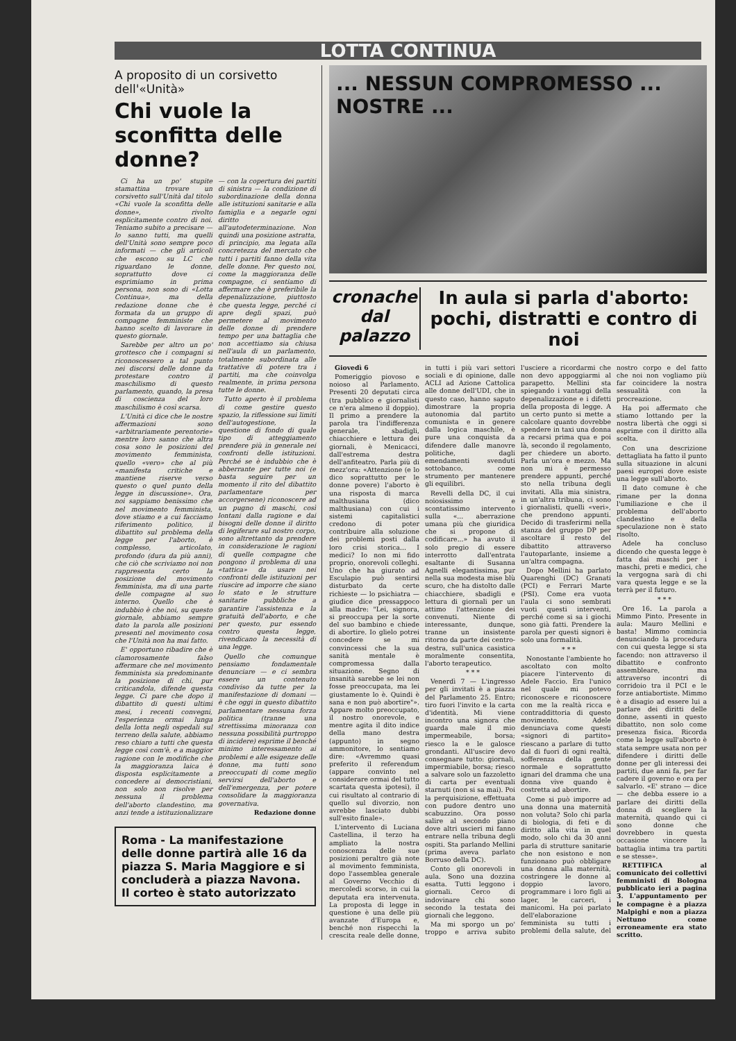LOTTA CONTINUA
A proposito di un corsivetto dell'«Unità»
Chi vuole la sconfitta delle donne?
Ci ha un po' stupite stamattina trovare un corsivetto sull'Unità dal titolo «Chi vuole la sconfitta delle donne», rivolto esplicitamente contro di noi. Teniamo subito a precisare — lo sanno tutti, ma quelli dell'Unità sono sempre poco informati — che gli articoli che escono su LC che riguardano le donne, soprattutto dove ci esprimiamo in prima persona, non sono di «Lotta Continua», ma della redazione donne che è formata da un gruppo di compagne femministe che hanno scelto di lavorare in questo giornale.
Sarebbe per altro un po' grottesco che i compagni si riconoscessero a tal punto nei discorsi delle donne da protestare contro il maschilismo di questo parlamento, quando, la presa di coscienza del loro maschilismo è così scarsa.
L'Unità ci dice che le nostre affermazioni sono «arbitrariamente perentorie» mentre loro sanno che altra cosa sono le posizioni del movimento femminista, quello «vero» che al più «manifesta critiche e mantiene riserve verso questo o quel punto della legge in discussione». Ora, noi sappiamo benissimo che nel movimento femminista, dove stiamo e a cui facciamo riferimento politico, il dibattito sul problema della legge per l'aborto, è complesso, articolato, profondo (dura da più anni), che ciò che scriviamo noi non rappresenta certo la posizione del movimento femminista, ma di una parte delle compagne al suo interno. Quello che è indubbio è che noi, su questo giornale, abbiamo sempre dato la parola alle posizioni presenti nel movimento cosa che l'Unità non ha mai fatto.
E' opportuno ribadire che è clamorosamente falso affermare che nel movimento femminista sia predominante la posizione di chi, pur criticandola, difende questa legge. Ci pare che dopo il dibattito di questi ultimi mesi, i recenti convegni, l'esperienza ormai lunga della lotta negli ospedali sul terreno della salute, abbiamo reso chiaro a tutti che questa legge così com'è, e a maggior ragione con le modifiche che la maggioranza laica è disposta esplicitamente a concedere ai democristiani, non solo non risolve per nessuna il problema dell'aborto clandestino, ma anzi tende a istituzionalizzare — con la copertura dei partiti di sinistra — la condizione di subordinazione della donna alle istituzioni sanitarie e alla famiglia e a negarle ogni diritto all'autodeterminazione. Non quindi una posizione astratta, di principio, ma legata alla concretezza del mercato che tutti i partiti fanno della vita delle donne. Per questo noi, come la maggioranza delle compagne, ci sentiamo di affermare che è preferibile la depenalizzazione, piuttosto che questa legge, perché ci apre degli spazi, può permetere al movimento delle donne di prendere tempo per una battaglia che non accettiamo sia chiusa nell'aula di un parlamento, totalmente subordinata alle trattative di potere tra i partiti, ma che coinvolga realmente, in prima persona tutte le donne.
Tutto aperto è il problema di come gestire questo spazio, la riflessione sui limiti dell'autogestione, la questione di fondo di quale tipo di atteggiamento prendere più in generale nei confronti delle istituzioni. Perché se è indubbio che è abberrante per tutte noi (e basta seguire per un momento il rito del dibattito parlamentare per accorgersene) riconoscere ad un pugno di maschi, così lontani dalla ragione e dai bisogni delle donne il diritto di legiferare sul nostro corpo, sono altrettanto da prendere in considerazione le ragioni di quelle compagne che pongono il problema di una «tattica» da usare nei confronti delle istituzioni per riuscire ad imporre che siano lo stato e le strutture sanitarie pubbliche a garantire l'assistenza e la gratuità dell'aborto, e che per questo, pur essendo contro questa legge, rivendicano la necessità di una legge.
Quello che comunque pensiamo fondamentale denunciare — e ci sembra essere un contenuto condiviso da tutte per la manifestazione di domani — è che oggi in questo dibattito parlamentare nessuna forza politica (tranne una strettissima minoranza con nessuna possibilità purtroppo di incidere) esprime il benché minimo interessamento ai problemi e alle esigenze delle donne, ma tutti sono preoccupati di come meglio servirsi dell'aborto e dell'emergenza, per potere consolidare la maggioranza governativa.
Redazione donne
Roma - La manifestazione delle donne partirà alle 16 da piazza S. Maria Maggiore e si concluderà a piazza Navona. Il corteo è stato autorizzato
... NESSUN COMPROMESSO ... NOSTRE ...
cronache dal palazzo
In aula si parla d'aborto: pochi, distratti e contro di noi
Giovedì 6
Pomeriggio piovoso e noioso al Parlamento. Presenti 20 deputati circa (tra pubblico e giornalisti ce n'era almeno il doppio). Il primo a prendere la parola tra l'indifferenza generale, sbadigli, chiacchiere e lettura dei giornali, è Menicacci, dall'estrema destra dell'anfiteatro. Parla più di mezz'ora: «Attenzione (e lo dico soprattutto per le donne povere) l'aborto è una risposta di marca malthusiana (dico malthusiana) con cui i sistemi capitalistici credono di poter contribuire alla soluzione dei problemi posti dalla loro crisi storica... I medici? Io non mi fido proprio, onorevoli colleghi. Uno che ha giurato ad Esculapio può sentirsi disturbato da certe richieste — lo psichiatra — giudice dice pressappoco alla madre: "Lei, signora, si preoccupa per la sorte del suo bambino e chiede di abortire. Io glielo potrei concedere se mi convincessi che la sua sanità mentale è compromessa dalla situazione. Segno di insanità sarebbe se lei non fosse preoccupata, ma lei giustamente lo è. Quindi è sana e non può abortire"». Appare molto preoccupato, il nostro onorevole, e mentre agita il dito indice della mano destra (appunto) in segno ammonitore, lo sentiamo dire: «Avremmo quasi preferito il referendum (appare convinto nel considerare ormai del tutto scartata questa ipotesi), il cui risultato al contrario di quello sul divorzio, non avrebbe lasciato dubbi sull'esito finale».
L'intervento di Luciana Castellina, il terzo ha ampliato la nostra conoscenza delle sue posizioni peraltro già note al movimento femminista, dopo l'assemblea generale al Governo Vecchio di mercoledì scorso, in cui la deputata era intervenuta. La proposta di legge in questione è una delle più avanzate d'Europa e, benché non rispecchi la crescita reale delle donne, in tutti i più vari settori sociali e di opinione, dalle ACLI ad Azione Cattolica alle donne dell'UDI, che in questo caso, hanno saputo dimostrare la propria autonomia dal partito comunista e in genere dalla logica maschile, è pure una conquista da difendere dalle manovre politiche, dagli emendamenti svenduti sottobanco, come strumento per mantenere gli equilibri.
Revelli della DC, il cui noiosissimo e scontatissimo intervento sulla «... aberrazione umana più che giuridica che si propone di codificare...» ha avuto il solo pregio di essere interrotto dall'entrata esaltante di Susanna Agnelli elegantissima, pur nella sua modesta mise blù scuro, che ha distolto dalle chiacchiere, sbadigli e lettura di giornali per un attimo l'attenzione dei convenuti. Niente di interessante, dunque, tranne un insistente ritorno da parte dei centro-destra, sull'unica casistica moralmente consentita, l'aborto terapeutico.
* * *
Venerdì 7 — L'ingresso per gli invitati è a piazza del Parlamento 25. Entro; tiro fuori l'invito e la carta d'identità. Mi viene incontro una signora che guarda male il mio impermeabile, borsa; riesco la e le galosce grondanti. All'uscire devo consegnare tutto: giornali, impermiabile, borsa; riesco a salvare solo un fazzoletto di carta per eventuali starnuti (non si sa mai). Poi la perquisizione, effettuata con pudore dentro uno scabuzzino. Ora posso salire al secondo piano dove altri uscieri mi fanno entrare nella tribuna degli ospiti. Sta parlando Mellini (prima aveva parlato Borruso della DC).
Conto gli onorevoli in aula. Sono una dozzina esatta. Tutti leggono i giornali. Cerco di indovinare chi sono secondo la testata dei giornali che leggono.
Ma mi sporgo un po' troppo e arriva subito l'usciere a ricordarmi che non devo appoggiarmi al parapetto. Mellini sta spiegando i vantaggi della depenalizzazione e i difetti della proposta di legge. A un certo punto si mette a calcolare quanto dovrebbe spendere in taxi una donna a recarsi prima qua e poi là, secondo il regolamento, per chiedere un aborto. Parla un'ora e mezzo. Ma non mi è permesso prendere appunti, perché sto nella tribuna degli invitati. Alla mia sinistra, in un'altra tribuna, ci sono i giornalisti, quelli «veri», che prendono appunti. Decido di trasferirmi nella stanza del gruppo DP per ascoltare il resto del dibattito attraverso l'autoparlante, insieme a un'altra compagna.
Dopo Mellini ha parlato Quarenghi (DC) Granati (PCI) e Ferrari Marte (PSI). Come era vuota l'aula ci sono sembrati vuoti questi interventi, perché come si sa i giochi sono già fatti. Prendere la parola per questi signori è solo una formalità.
* * *
Nonostante l'ambiente ho ascoltato con molto piacere l'intervento di Adele Faccio. Era l'unico nel quale mi potevo riconoscere e riconoscere con me la realtà ricca e contraddittoria di questo movimento. Adele denunciava come questi «signori di partito» riescano a parlare di tutto dal di fuori di ogni realtà, sofferenza della gente normale e soprattutto ignari del dramma che una donna vive quando è costretta ad abortire.
Come si può imporre ad una donna una maternità non voluta? Solo chi parla di biologia, di feti e di diritto alla vita in quel modo, solo chi da 30 anni parla di strutture sanitarie che non esistono e non funzionano può obbligare una donna alla maternità, costringere le donne al doppio lavoro, programmare i loro figli ai lager, le carceri, i manicomi. Ha poi parlato dell'elaborazione femminista su tutti i problemi della salute, del nostro corpo e del fatto che noi non vogliamo più far coincidere la nostra sessualità con la procreazione.
Ha poi affermato che stiamo lottando per la nostra libertà che oggi si esprime con il diritto alla scelta.
Con una descrizione dettagliata ha fatto il punto sulla situazione in alcuni paesi europei dove esiste una legge sull'aborto.
Il dato comune è che rimane per la donna l'umiliazione e che il problema dell'aborto clandestino e della speculazione non è stato risolto.
Adele ha concluso dicendo che questa legge è fatta dai maschi per i maschi, preti e medici, che la vergogna sarà di chi vara questa legge e se la terrà per il futuro.
* * *
Ore 16. La parola a Mimmo Pinto. Presente in aula: Mauro Mellini e basta! Mimmo comincia denunciando la procedura con cui questa legge si sta facendo: non attraverso il dibattito e confronto assembleare, ma attraverso incontri di corridoio tra il PCI e le forze antiabortiste. Mimmo è a disagio ad essere lui a parlare dei diritti delle donne, assenti in questo dibattito, non solo come presenza fisica. Ricorda come la legge sull'aborto è stata sempre usata non per difendere i diritti delle donne per gli interessi dei partiti, due anni fa, per far cadere il governo e ora per salvarlo. «E' strano — dice — che debba essere io a parlare dei diritti della donna di scegliere la maternità, quando qui ci sono donne che dovrebbero in questa occasione vincere la battaglia intima tra partiti e se stesse».
RETTIFICA al comunicato dei collettivi femministi di Bologna pubblicato ieri a pagina 3. L'appuntamento per le compagne è a piazza Malpighi e non a piazza Nettuno come erroneamente era stato scritto.